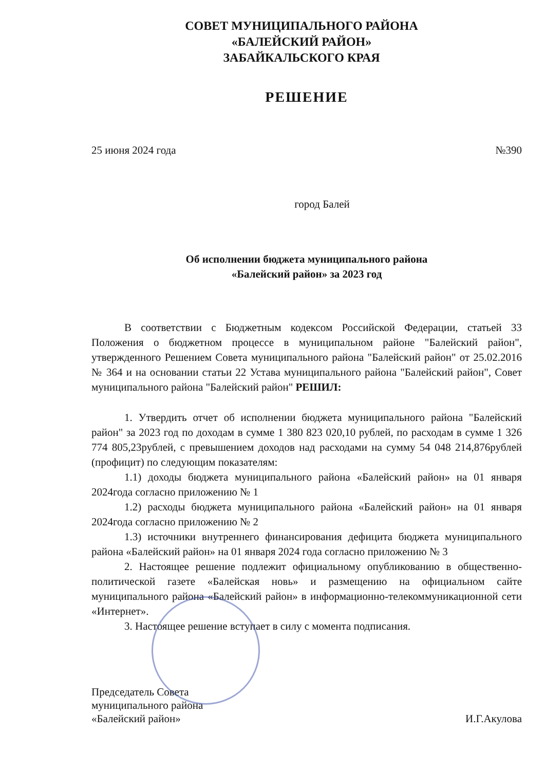СОВЕТ МУНИЦИПАЛЬНОГО РАЙОНА
«БАЛЕЙСКИЙ РАЙОН»
ЗАБАЙКАЛЬСКОГО КРАЯ
РЕШЕНИЕ
25 июня 2024 года №390
город Балей
Об исполнении бюджета муниципального района
«Балейский район» за 2023 год
В соответствии с Бюджетным кодексом Российской Федерации, статьей 33 Положения о бюджетном процессе в муниципальном районе "Балейский район", утвержденного Решением Совета муниципального района "Балейский район" от 25.02.2016 № 364 и на основании статьи 22 Устава муниципального района "Балейский район", Совет муниципального района "Балейский район" РЕШИЛ:
1. Утвердить отчет об исполнении бюджета муниципального района "Балейский район" за 2023 год по доходам в сумме 1 380 823 020,10 рублей, по расходам в сумме 1 326 774 805,23рублей, с превышением доходов над расходами на сумму 54 048 214,876рублей (профицит) по следующим показателям:
1.1) доходы бюджета муниципального района «Балейский район» на 01 января 2024года согласно приложению № 1
1.2) расходы бюджета муниципального района «Балейский район» на 01 января 2024года согласно приложению № 2
1.3) источники внутреннего финансирования дефицита бюджета муниципального района «Балейский район» на 01 января 2024 года согласно приложению № 3
2. Настоящее решение подлежит официальному опубликованию в общественно-политической газете «Балейская новь» и размещению на официальном сайте муниципального района «Балейский район» в информационно-телекоммуникационной сети «Интернет».
3. Настоящее решение вступает в силу с момента подписания.
Председатель Совета
муниципального района
«Балейский район»
И.Г.Акулова